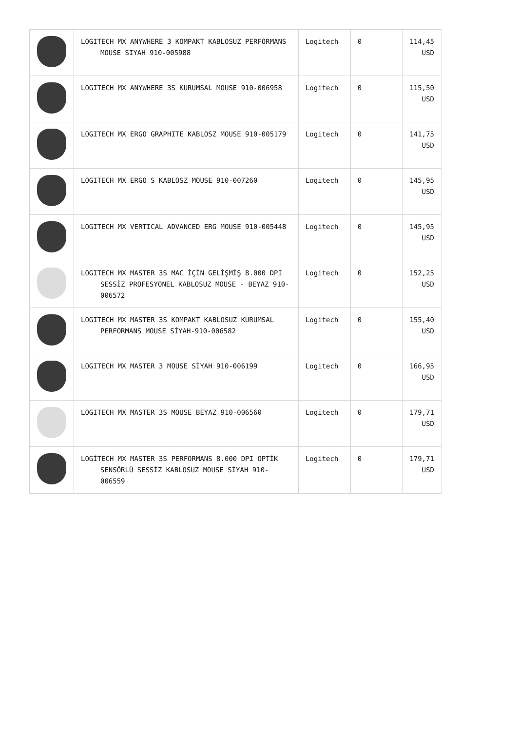| | LOGITECH MX ANYWHERE 3 KOMPAKT KABLOSUZ PERFORMANS MOUSE SIYAH 910-005988 | Logitech | 0 | 114,45 USD |
| | LOGITECH MX ANYWHERE 3S KURUMSAL MOUSE 910-006958 | Logitech | 0 | 115,50 USD |
| | LOGITECH MX ERGO GRAPHITE KABLOSZ MOUSE 910-005179 | Logitech | 0 | 141,75 USD |
| | LOGITECH MX ERGO S KABLOSZ MOUSE 910-007260 | Logitech | 0 | 145,95 USD |
| | LOGITECH MX VERTICAL ADVANCED ERG MOUSE 910-005448 | Logitech | 0 | 145,95 USD |
| | LOGITECH MX MASTER 3S MAC İÇİN GELİŞMİŞ 8.000 DPI SESSİZ PROFESYONEL KABLOSUZ MOUSE - BEYAZ 910-006572 | Logitech | 0 | 152,25 USD |
| | LOGITECH MX MASTER 3S KOMPAKT KABLOSUZ KURUMSAL PERFORMANS MOUSE SİYAH-910-006582 | Logitech | 0 | 155,40 USD |
| | LOGITECH MX MASTER 3 MOUSE SİYAH 910-006199 | Logitech | 0 | 166,95 USD |
| | LOGITECH MX MASTER 3S MOUSE BEYAZ 910-006560 | Logitech | 0 | 179,71 USD |
| | LOGİTECH MX MASTER 3S PERFORMANS 8.000 DPI OPTİK SENSÖRLÜ SESSİZ KABLOSUZ MOUSE SİYAH 910-006559 | Logitech | 0 | 179,71 USD |